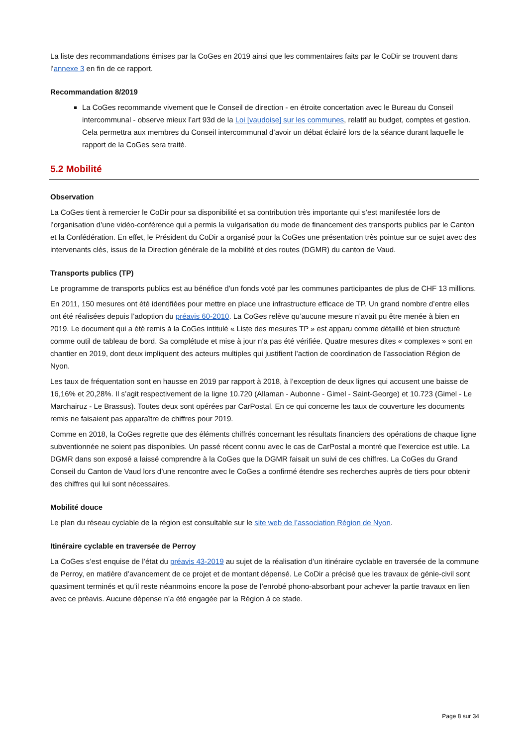La liste des recommandations émises par la CoGes en 2019 ainsi que les commentaires faits par le CoDir se trouvent dans l’annexe 3 en fin de ce rapport.
Recommandation 8/2019
La CoGes recommande vivement que le Conseil de direction - en étroite concertation avec le Bureau du Conseil intercommunal - observe mieux l’art 93d de la Loi [vaudoise] sur les communes, relatif au budget, comptes et gestion. Cela permettra aux membres du Conseil intercommunal d’avoir un débat éclairé lors de la séance durant laquelle le rapport de la CoGes sera traité.
5.2 Mobilité
Observation
La CoGes tient à remercier le CoDir pour sa disponibilité et sa contribution très importante qui s’est manifestée lors de l’organisation d’une vidéo-conférence qui a permis la vulgarisation du mode de financement des transports publics par le Canton et la Confédération. En effet, le Président du CoDir a organisé pour la CoGes une présentation très pointue sur ce sujet avec des intervenants clés, issus de la Direction générale de la mobilité et des routes (DGMR) du canton de Vaud.
Transports publics (TP)
Le programme de transports publics est au bénéfice d’un fonds voté par les communes participantes de plus de CHF 13 millions.
En 2011, 150 mesures ont été identifiées pour mettre en place une infrastructure efficace de TP. Un grand nombre d’entre elles ont été réalisées depuis l’adoption du préavis 60-2010. La CoGes relève qu’aucune mesure n’avait pu être menée à bien en 2019. Le document qui a été remis à la CoGes intitulé « Liste des mesures TP » est apparu comme détaillé et bien structuré comme outil de tableau de bord. Sa complétude et mise à jour n’a pas été vérifiée. Quatre mesures dites « complexes » sont en chantier en 2019, dont deux impliquent des acteurs multiples qui justifient l’action de coordination de l’association Région de Nyon.
Les taux de fréquentation sont en hausse en 2019 par rapport à 2018, à l’exception de deux lignes qui accusent une baisse de 16,16% et 20,28%. Il s’agit respectivement de la ligne 10.720 (Allaman - Aubonne - Gimel - Saint-George) et 10.723 (Gimel - Le Marchairuz - Le Brassus). Toutes deux sont opérées par CarPostal. En ce qui concerne les taux de couverture les documents remis ne faisaient pas apparaître de chiffres pour 2019.
Comme en 2018, la CoGes regrette que des éléments chiffrés concernant les résultats financiers des opérations de chaque ligne subventionnée ne soient pas disponibles. Un passé récent connu avec le cas de CarPostal a montré que l’exercice est utile. La DGMR dans son exposé a laissé comprendre à la CoGes que la DGMR faisait un suivi de ces chiffres. La CoGes du Grand Conseil du Canton de Vaud lors d’une rencontre avec le CoGes a confirmé étendre ses recherches auprès de tiers pour obtenir des chiffres qui lui sont nécessaires.
Mobilité douce
Le plan du réseau cyclable de la région est consultable sur le site web de l’association Région de Nyon.
Itinéraire cyclable en traversée de Perroy
La CoGes s’est enquise de l’état du préavis 43-2019 au sujet de la réalisation d’un itinéraire cyclable en traversée de la commune de Perroy, en matière d’avancement de ce projet et de montant dépensé. Le CoDir a précisé que les travaux de génie-civil sont quasiment terminés et qu’il reste néanmoins encore la pose de l’enrobé phono-absorbant pour achever la partie travaux en lien avec ce préavis. Aucune dépense n’a été engagée par la Région à ce stade.
Page 8 sur 34